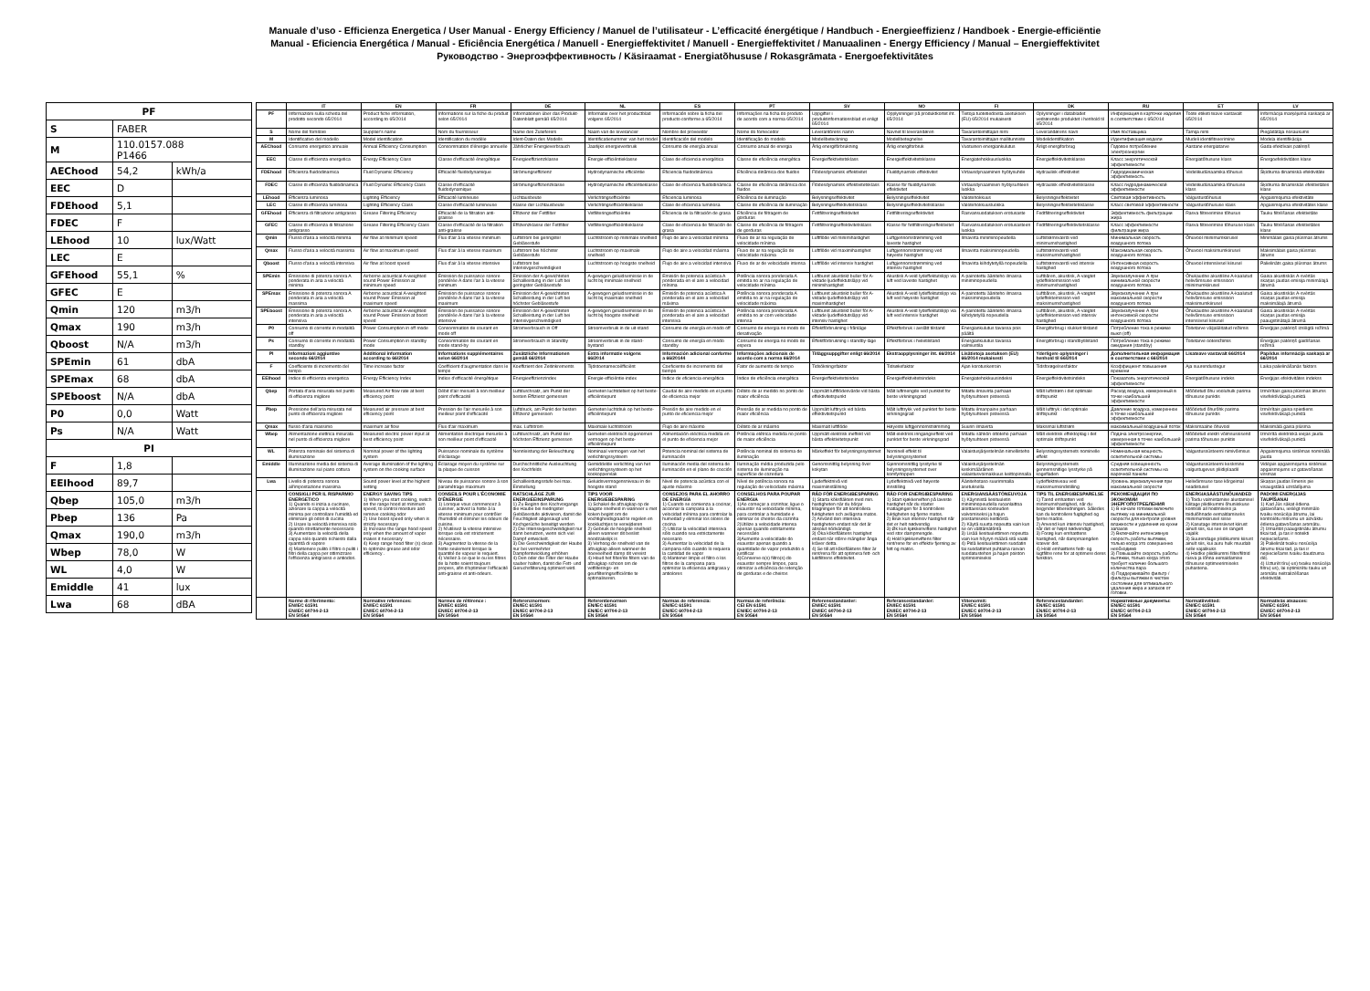Manuale d’uso - Efficienza Energetica / User Manual - Energy Efficiency / Manuel de l’utilisateur - L’efficacité énergétique / Handbuch - Energieeffizienz / Handboek - Energie-efficiëntie
Manual - Eficiencia Energética / Manual - Eficiência Energética / Manuell - Energieffektivitet / Manuell - Energieffektivitet / Manuaalinen - Energy Efficiency / Manual – Energieffektivitet
Руководство - Энергоэффективность / Käsiraamat - Energiatõhususe / Rokasgrāmata - Energoefektivitātes
| PF | | |
| --- | --- | --- |
| S | FABER | |
| M | 110.0157.088 P1466 | |
| AEChood | 54,2 | kWh/a |
| EEC | D | |
| FDEhood | 5,1 | |
| FDEC | F | |
| LEhood | 10 | lux/Watt |
| LEC | E | |
| GFEhood | 55,1 | % |
| GFEC | E | |
| Qmin | 120 | m3/h |
| Qmax | 190 | m3/h |
| Qboost | N/A | m3/h |
| SPEmin | 61 | dbA |
| SPEmax | 68 | dbA |
| SPEboost | N/A | dbA |
| P0 | 0,0 | Watt |
| Ps | N/A | Watt |
| PI | | |
| F | 1,8 | |
| EEIhood | 89,7 | |
| Qbep | 105,0 | m3/h |
| Pbep | 136 | Pa |
| Qmax | 190,0 | m3/h |
| Wbep | 78,0 | W |
| WL | 4,0 | W |
| Emiddle | 41 | lux |
| Lwa | 68 | dBA |
| | IT | EN | FR | DE | NL | ES | PT | SV | NO | FI | DK | RU | ET | LV |
| --- | --- | --- | --- | --- | --- | --- | --- | --- | --- | --- | --- | --- | --- | --- |
| PF | Informazioni sulla scheda del prodotto secondo 65/2014 | Product fiche information, according to 65/2014 | Informations sur la fiche du produit selon 65/2014 | Informationen über das Produkt-Datenblatt gemäß 65/2014 | Informatie over het productblad volgens 65/2014 | Información sobre la ficha del producto conforme a 65/2014 | Informações na ficha do produto de acordo com a norma 65/2014 | Uppgifter i produktinformationsblad et enligt 65/2014 | Opplysninger på produktkortet iht. 65/2014 | Tietoja tuotetiedoista asetuksen (EU) 65/2014 mukaisesti | Oplysninger i databladet vedrørende produktet i henhold til 65/2014 | Информация в карточке изделия в соответствии с 65/2014 | Toote etiketi teave vastavalt 65/2014 | Informācija marķējumā saskaņā ar 65/2014 |
| S | Nome del fornitore | Supplier's name | Nom du fournisseur | Name des Zulieferers | Naam van de leverancier | Nombre del proveedor | Nome do fornecedor | Leverantörens namn | Navnet til leverandøren | Tavarantoimittajan nimi | Leverandørens navn | Имя поставщика | Tarnija nimi | Piegādātāja nosaukums |
| M | Identificativo del modello | Model identification | Identification du modèle | Ident-Daten des Modells | Identificatienummer van het model | Identificación del modelo | Identificação do modelo | Modellbeteckning | Modellbetegnelse | Tavarantoimittajan mallitunniste | Modelidentifikation | Идентификация модели | Mudeli identifitseerimine | Modeļa identifikācija |
| AEChood | Consumo energetico annuale | Annual Efficiency Consumption | Consommation d'énergie annuelle | Jährlicher Energieverbrauch | Jaarlijks energieverbruik | Consumo de energía anual | Consumo anual de energia | Årlig energiförbrukning | Årlig energiforbruk | Vuotuinen energiankulutus | Årligt energiforbrug | Годовое потребление электроэнергии | Aastane energiatarve | Gada efektīvais patēriņš |
| EEC | Classe di efficienza energetica | Energy Efficiency Class | Classe d'efficacité énergétique | Energieeffizienzklasse | Energie-efficiëntieklasse | Clase de eficiencia energética | Classe de eficiência energética | Energieffektivitetsklass | Energieffektivitetsklasse | Energiatehokkuusluokka | Energieffektivitetsklasse | Класс энергетической эффективности | Energiatõhususe klass | Energoefektivitātes klase |
| FDEhood | Efficienza fluidodinamica | Fluid Dynamic Efficiency | Efficacité fluidodynamique | Strömungseffizienz | Hydrodynamische efficiëntie | Eficiencia fluidodinámica | Eficiência dinâmica dos fluidos | Flödesdynamisk effektivitet | Fluiddynamisk effektivitet | Virtausdynaaminen hyötysuhde | Hydraulisk effektivitet | Гидродинамическая эффективность | Vedelikudünaamika tõhusus | Šķidruma dinamiskā efektivitāte |
| FDEC | Classe di efficienza fluidodinamica | Fluid Dynamic Efficiency Class | Classe d'efficacité fluidodynamique | Strömungseffizienzklasse | Hydrodynamische efficiëntieklasse | Clase de eficiencia fluidodinámica | Classe de eficiência dinâmica dos fluidos | Flödesdynamisk effektivitetsklass | Klasse for fluiddynamisk effektivitet | Virtausdynaamisen hyötysuhteen luokka | Hydraulisk effektivitetsklasse | Класс гидродинамической эффективности | Vedelikudünaamika tõhususe klass | Šķidruma dinamiskās efektivitātes klase |
| LEhood | Efficienza luminosa | Lighting Efficiency | Efficacité lumineuse | Lichtausbeute | Verlichtingsefficiëntie | Eficiencia luminosa | Eficiência de iluminação | Belysningseffektivitet | Belysningseffektivitet | Valotehokkuus | Belysningseffektivitet | Световая эффективность | Valgustustõhusus | Apgaismojuma efektivitāte |
| LEC | Classe di efficienza luminosa | Lighting Efficiency Class | Classe d'efficacité lumineuse | Klasse der Lichtausbeute | Verlichtingsefficiëntieklasse | Clase de eficiencia luminosa | Classe de eficiência de iluminação | Belysningseffektivitetsklass | Belysningseffektivitetsklasse | Valotehokkuusluokka | Belysningseffektivitetsklasse | Класс световой эффективности | Valgustustõhususe klass | Apgaismojuma efektivitātes klase |
| GFEhood | Efficienza di filtrazione antigrasso | Grease Filtering Efficiency | Efficacité de la filtration anti-graisse | Effizienz der Fettfilter | Vetfilteringsefficiëntie | Eficiencia de la filtración de grasa | Eficiência de filtragem de gorduras | Fettfiltreringseffektivitet | Fettfiltreringseffektivitet | Rasvansuodatuksen erotusaste | Fedtfiltreringseffektivitet | Эффективность фильтрации жира | Rasva filtreerimise tõhusus | Tauku filtrēšanas efektivitāte |
| GFEC | Classe di efficienza di filtrazione antigrasso | Grease Filtering Efficiency Class | Classe d'efficacité de la filtration anti-graisse | Effizienzklasse der Fettfilter | Vetfilteringsefficiëntieklasse | Clase de eficiencia de filtración de grasa | Classe de eficiência de filtragem de gorduras | Fettfiltreringseffektivitetsklass | Klasse for fettfiltreringseffektivitet | Rasvansuodatuksen erotusasteen luokka | Fedtfiltreringseffektivitetsklasse | Класс эффективности фильтрации жира | Rasva filtreerimise tõhususe klass | Tauku filtrēšanas efektivitātes klase |
| Qmin | Flusso d'aria a velocità minima | Air flow at minimum speed | Flux d'air à la vitesse minimum | Luftstrom bei geringster Gebläsestufe | Luchtstroom op minimale snelheid | Flujo de aire a velocidad mínima | Fluxo de ar na regulação de velocidade mínima | Luftflöde vid minimihastighet | Luftgjennomstrømming ved laveste hastighet | Ilmavirta miniminopeudella | Luftstrømsværdi ved minimumshastighed | Минимальная скорость воздушного потока | Õhuvool miinimumkiirusel | Minimālais gaisa plūsmas ātrums |
| Qmax | Flusso d'aria a velocità massima | Air flow at maximum speed | Flux d'air à la vitesse maximum | Luftstrom bei höchster Gebläsestufe | Luchtstroom op maximale snelheid | Flujo de aire a velocidad máxima | Fluxo de ar na regulação de velocidade máxima | Luftflöde vid maximihastighet | Luftgjennomstrømming ved høyeste hastighet | Ilmavirta maksiminopeudella | Luftstrømsværdi ved maksimumshastighed | Максимальная скорость воздушного потока | Õhuvool maksimumkiirusel | Maksimālais gaisa plūsmas ātrums |
| Qboost | Flusso d'aria a velocità intensiva | Air flow at boost speed | Flux d'air à la vitesse intensive | Luftstrom bei Intensivgeschwindigkeit | Luchtstroom op hoogste snelheid | Flujo de aire a velocidad intensiva | Fluxo de ar de velocidade intensa | Luftflöde vid intensiv hastighet | Luftgjennomstrømming ved intensiv hastighet | Ilmavirta kiihdytetyllä nopeudella | Luftstrømsværdi ved intensiv hastighed | Интенсивная скорость воздушного потока | Õhuvool intensiivsel kiirusel | Palielināts gaisa plūsmas ātrums |
| SPEmin | Emissione di potenza sonora A ponderata in aria a velocità minima | Airborne acoustical A-weighted sound Power Emission at minimum speed | Émission de puissance sonore pondérée A dans l'air à la vitesse minimum | Emission der A-gewichteten Schallleistung in der Luft bei geringster Gebläsestufe | A-gewogen geluidsemissie in de lucht bij minimale snelheid | Emisión de potencia acústica A ponderada en el aire a velocidad mínima | Potência sonora ponderada A emitida no ar na regulação de velocidade mínima | Luftburet akustiskt buller för A-viktade ljudeffektutsläpp vid minimihastighet | Akustisk A-veid lydeffektutslipp via luft ved laveste hastighet | A-painotettu ääniteho ilmassa miniminopeudella | Luftbåren, akustisk, A-vægtet lydeffektemission ved minimumshastighed | Звукоизлучение А при минимальной скорости воздушного потока | Õhukaudne akustiline A-kaalutud helivõimsuse emissioon miinimumkiirusel | Gaisa akustiskās A-svērtās skaņas jaudas emisija minimālajā ātrumā |
| SPEmax | Emissione di potenza sonora A ponderata in aria a velocità massima | Airborne acoustical A-weighted sound Power Emission at maximum speed | Émission de puissance sonore pondérée A dans l'air à la vitesse maximum | Emission der A-gewichteten Schallleistung in der Luft bei höchster Gebläsestufe | A-gewogen geluidsemissie in de lucht bij maximale snelheid | Emisión de potencia acústica A ponderada en el aire a velocidad máxima | Potência sonora ponderada A emitida no ar na regulação de velocidade máxima | Luftburet akustiskt buller för A-viktade ljudeffektutsläpp vid maximihastighet | Akustisk A-veid lydeffektutslipp via luft ved høyeste hastighet | A-painotettu ääniteho ilmassa maksiminopeudella | Luftbåren, akustisk, A-vægtet lydeffektemission ved maksimumshastighed | Звукоизлучение А при максимальной скорости воздушного потока | Õhukaudne akustiline A-kaalutud helivõimsuse emissioon maksimumkiirusel | Gaisa akustiskās A-svērtās skaņas jaudas emisija maksimālajā ātrumā |
| SPEboost | Emissione di potenza sonora A ponderata in aria a velocità intensiva | Airborne acoustical A-weighted sound Power Emission at boost speed | Émission de puissance sonore pondérée A dans l'air à la vitesse intensive | Emission der A-gewichteten Schallleistung in der Luft bei Intensivgeschwindigkeit | A-gewogen geluidsemissie in de lucht bij hoogste snelheid | Emisión de potencia acústica A ponderada en el aire a velocidad intensiva | Potência sonora ponderada A emitida no ar com velocidade intensa | Luftburet akustiskt buller för A-viktade ljudeffektutsläpp vid intensiv hastighet | Akustisk A-veid lydeffektutslipp via luft ved intensiv hastighet | A-painotettu ääniteho ilmassa kiihdytetyllä nopeudella | Luftbåren, akustisk, A-vægtet lydeffektemission ved intensiv hastighed | Звукоизлучение А при интенсивной скорости воздушного потока | Õhukaudne akustiline A-kaalutud helivõimsuse emissioon intensiivsel kiirusel | Gaisa akustiskās A-svērtās skaņas jaudas emisija paaugstinātajā ātrumā |
| P0 | Consumo di corrente in modalità off | Power Consumption in off mode | Consommation de courant en mode off | Stromverbrauch in Off | Stroomverbruik in de uit-stand | Consumo de energía en modo off | Consumo de energia no modo de desativação | Effektförbrukning i frånläge | Effektforbruk i avslått tilstand | Energiankulutus tavassa pois päältä | Energiforbrug i slukket tilstand | Потребление тока в режиме выкл (off) | Toitetarve väljalülitatud režiimis | Enerģijas patēriņš izslēgtā režīmā |
| Ps | Consumo di corrente in modalità standby | Power Consumption in standby mode | Consommation de courant en mode stand-by | Stromverbrauch in Standby | Stroomverbruik in de stand-bystand | Consumo de energía en modo standby | Consumo de energia no modo de espera | Effektförbrukning i standby-läge | Effektforbruk i hviletilstand | Energiankulutus tavassa valmiustila | Energiforbrug i standbytilstand | Потребление тока в режиме ожидания (standby) | Toitetarve ooterežiimis | Enerģijas patēriņš gaidīšanas režīmā |
| PI | Informazioni aggiuntive secondo 66/2014 | Additional information according to 66/2014 | Informations supplémentaires selon 66/2014 | Zusätzliche Informationen gemäß 66/2014 | Extra informatie volgens 66/2014 | Información adicional conforme a 66/20144 | Informações adicionais de acordo com a norma 66/2014 | Tilläggsuppgifter enligt 66/2014 | Ekstraopplysninger iht. 66/2014 | Lisätietoja asetuksen (EU) 66/2014 mukaisesti | Yderligere oplysninger i henhold til 66/2014 | Дополнительная информация в соответствии с 66/2014 | Lisateave vastavalt 66/2014 | Papildus informācija saskaņā ar 66/2014 |
| F | Coefficiente di incremento del tempo | Time increase factor | Coefficient d'augmentation dans le temps | Koeffizient des Zeitinkrements | Tijdstoenamecoëfficiënt | Coeficiente de incremento del tiempo | Fator de aumento de tempo | Tidsökningsfaktor | Tidsøkefaktor | Ajan korotuskerroin | Tidsforøgelsesfaktor | Коэффициент повышения времени | Aja suurendustegur | Laika palielināšanās faktors |
| EEIhood | Indice di efficienza energetica | Energy Efficiency Index | Indice d'efficacité énergétique | Energieeffizienzindex | Energie-efficiëntie-index | Índice de eficiencia energética | Índice de eficiência energética | Energieffektivitetsindex | Energieffektivitetsindeks | Energiatehokkuusindeksi | Energieffektivitetsindeks | Показатель энергетической эффективности | Energiatõhususe indeks | Enerģijas efektivitātes indekss |
| Qbep | Portata d'aria misurata nel punto di efficienza migliore | Measured Air flow rate at best efficiency point | Débit d'air mesuré à son meilleur point d'efficacité | Luftdurchsatz, am Punkt der besten Effizienz gemessen | Gemeten luchtdebiet op het beste-efficiëntiepunt | Caudal de aire medido en el punto de eficiencia mejor | Débito de ar medido no ponto de maior eficiência | Uppmätt luftflödesvärde vid bästa effektivitetspunkt | Målt luftmengde ved punktet for beste virkningsgrad | Mitattu ilmavirta parhaan hyötysuhteen pisteessä | Målt luftstrøm i det optimale driftspunkt | Расход воздуха, измеренный в точке наибольшей эффективности | Mõõdetud õhu vooluhulk parima tõhususe punktis | Izmērītais gaisa plūsmas ātrums visefektīvākajā punktā |
| Pbep | Pressione dell'aria misurata nel punto di efficienza migliore | Measured air pressure at best efficiency point | Pression de l'air mesurée à son meilleur point d'efficacité | Luftdruck, am Punkt der besten Effizienz gemessen | Gemeten luchtdruk op het beste-efficiëntiepunt | Presión de aire medido en el punto de eficiencia mejor | Pressão de ar medida no ponto de maior eficiência | Uppmätt lufttryck vid bästa effektivitetspunkt | Målt lufttrykk ved punktet for beste virkningsgrad | Mitattu ilmanpaine parhaan hyötysuhteen pisteessä | Målt lufttryk i det optimale driftspunkt | Давление воздуха, измеренное в точке наибольшей эффективности | Mõõdetud õhurõhk parima tõhususe punktis | Izmērītais gaisa spiediens visefektīvākajā punktā |
| Qmax | flusso d'aria massimo | maximum air flow | Flux d'air maximum | max. Luftstrom | Maximale luchtstroom | Flujo de aire máximo | Débito de ar máximo | Maximalt luftflöde | Høyeste luftgjennomstrømming | Suurin ilmavirta | Maksimal luftstrøm | максимальный воздушный поток | Maksimaalne õhuvool | Maksimālā gaisa plūsma |
| Wbep | Alimentazione elettrica misurata nel punto di efficienza migliore | Measured electric power input at best efficiency point | Alimentation électrique mesurée à son meilleur point d'efficacité | Luftdurchsatz, am Punkt der höchsten Effizienz gemessen | Gemeten elektrisch opgenomen vermogen op het beste-efficiëntiepunt | Alimentación eléctrica medida en el punto de eficiencia mejor | Potência elétrica medida no ponto de maior eficiência | Uppmätt elektrisk ineffekt vid bästa effektivitetspunkt | Målt elektrisk inngangseffekt ved punktet for beste virkningsgrad | Mitattu sähkön ottoteho parhaan hyötysuhteen pisteessä | Målt elektrisk effektoptag i det optimale driftspunkt | Подача электроэнергии, измеренная в точке наибольшей эффективности | Mõõdetud elektri võimsussisend parima tõhususe punktis | Izmērītā elektriskā ieejas jauda visefektīvākajā punktā |
| WL | Potenza nominale del sistema di illuminazione | Nominal power of the lighting system | Puissance nominale du système d'éclairage | Nennleistung der Beleuchtung | Nominaal vermogen van het verlichtingssysteem | Potencia nominal del sistema de iluminación | Potência nominal do sistema de iluminação | Märkeffekt för belysningssystemet | Nominell effekt til belysningssystemet | Valaistusjärjestelmän nimellisteho | Belysningssystemets nominelle effekt | Номинальная мощность осветительной системы | Valgustussüsteemi nimivõimsus | Apgaismojuma sistēmas nominālā jauda |
| Emiddle | Illuminazione media del sistema di illuminazione sul piano cottura | Average illumination of the lighting system on the cooking surface | Éclairage moyen du système sur la plaque de cuisson | Durchschnittliche Ausleuchtung des Kochfelds | Gemiddelde verlichting van het verlichtingssysteem op het kookoppervlak | Iluminación media del sistema de iluminación en el plano de cocción | Iluminação média produzida pelo sistema de iluminação na superfície de cozedura | Genomsnittlig belysning över kokytan | Gjennomsnittlig lysstyrke til belysningssystemet over komfyrtoppen | Valaistusjärjestelmän keskimääräinen valaistusvoimakkuus keittopinnalla | Belysningssystemets gennemsnitlige lysstyrke på kogefladen | Средняя освещенность осветительной системы на варочной панели | Valgustussüsteemi keskmine valgustugevus pliidiplaadil | Vidējais apgaismojuma sistēmas apgaismojums uz gatavošanas virsmas |
| Lwa | Livello di potenza sonora all'impostazione massima | Sound power level at the highest setting | Niveau de puissance sonore à son paramétrage maximum | Schallleistungsstufe bei max. Einstellung | Geluidsvermogensniveau in de hoogste stand | Nivel de potencia acústica con el ajuste máximo | Nível de potência sonora na regulação de velocidade máxima | Ljudeffektnivå vid maximiinställning | Lydeffektnivå ved høyeste innstilling | Äänitehotaso suurimmalla asetuksella | Lydeffektniveau ved maksimumsindstilling | Уровень звукоизлучения при максимальной скорости | Helivõimsuse tase kõrgeimal seadistusel | Skaņas jaudas līmenis pie visaugstākā uzstādījuma |
| | CONSIGLI PER IL RISPARMIO ENERGETICO 1) Quando si inizia a cucinare, azionare la cappa a velocità minima per controllare l'umidità ed eliminare gli odori di cucina 2) Usare la velocità intensiva solo quando strettamente necessario 3) Aumentare la velocità della cappa solo quando richiesto dalla quantità di vapore 4) Mantenere pulito il filtro o puliti i filtri della cappa per ottimizzare l'efficienza antigrasso e antiodori. | ENERGY SAVING TIPS 1) When you start cooking, switch on the range hood at minimum speed, to control moisture and remove cooking odor 2) Use boost speed only when is strictly necessary 3) Increase the range hood speed only when the amount of vapor makes it necessary 4) Keep range hood filter (s) clean to optimize grease and odor efficiency . | CONSEILS POUR L'ÉCONOMIE D'ÉNERGIE 1) Lorsque vous commencez à cuisiner, activez la hotte à la vitesse minimum pour contrôler l'humidité et éliminer les odeurs de cuisine. 2) N'utilisez la vitesse intensive lorsque cela est strictement nécessaire. 3) Augmentez la vitesse de la hotte seulement lorsque la quantité de vapeur le requiert. 4) Veillez à ce que le ou les filtres de la hotte soient toujours propres, afin d'optimiser l'efficacité anti-graisse et anti-odeurs. | RATSCHLÄGE ZUR ENERGIEEINSPARUNG 1) Zu Beginn des Kochvorgangs die Haube bei niedrigster Gebläsestufe aktivieren, damit die Feuchtigkeit abgesaugt und Kochgerüche beseitigt werden 2) Die Intensivgeschwindigkeit nur dann benutzen, wenn sich viel Dampf entwickelt. 3) Die Geschwindigkeit der Haube nur bei vermehrter Dampfentwicklung erhöhen 4) Den oder die Filter der Haube sauber halten, damit die Fett- und Geruchsfilterung optimiert wird. | TIPS VOOR ENERGIEBESPARING 1) Schakel de afzuigkap op de laagste snelheid in wanneer u met koken begint om de vochtigheidsgraad te regelen en kookluchtjes te verwijderen 2) Gebruik de hoogste snelheid alleen wanneer dit beslist noodzakelijk is 3) Verhoog de snelheid van de afzuigkap alleen wanneer de hoeveelheid damp dit vereist 4) Houd het filter/de filters van de afzuigkap schoon om de vetfilterings- en geurfilteringsefficiëntie te optimaliseren. | CONSEJOS PARA EL AHORRO DE ENERGÍA 1) Cuando se comienza a cocinar, accionar la campana a la velocidad mínima para controlar la humedad y eliminar los olores de cocina 2) Utilizar la velocidad intensiva sólo cuando sea estrictamente necesario 3) Aumentar la velocidad de la campana sólo cuando lo requiera la cantidad de vapor 4) Mantener limpio el filtro o los filtros de la campana para optimizar la eficiencia antigrasa y antiolores | CONSELHOS PARA POUPAR ENERGIA 1)Ao começar a cozinhar, ligue o exaustor na velocidade mínima, para controlar a humidade e eliminar os cheiros da cozinha 2)Utilize a velocidade intensa apenas quando estritamente necessário 3)Aumente a velocidade do exaustor apenas quando a quantidade de vapor produzido o justificar 4)Conserve o(s) filtro(s) do exaustor sempre limpos, para otimizar a eficiência de retenção de gorduras e de cheiros | RÅD FÖR ENERGIBESPARING 1) Starta köksfläkten med min. hastigheten när du börjar tillagningen för att kontrollera fuktigheten och avlägsna matos. 2) Använd den intensiva hastigheten endast när det är absolut nödvändigt. 3) Öka köksfläktens hastighet endast när större mängder ånga kräver detta. 4) Se till att köksfläktens filter är rent/rena för att optimera fett- och luktfiltrens effektivitet. | RÅD FOR ENERGIBESPARING 1) Start kjøkkenviften på laveste hastighet når du starter matlagingen for å kontrollere fuktigheten og fjerne matos. 2) Bruk kun intensiv hastighet når det er helt nødvendig 3) Øk kun kjøkkenviftens hastighet ved stor dampmengde. 4) Hold kjøkkenviftens filter rent/rene for en effektiv fjerning av fett og matos. | ENERGIANSÄÄSTÖNEUVOJA 1) Käynnistä liesituuletin miniminopeudella ruoanlaittoa aloittaessasi kosteuden valvomiseksi ja hajun poistamiseksi keittiöstä 2) Käytä suurta nopeutta vain kun se on välttämätöntä 3) Lisää liesituulettimen nopeutta vain kun höyryn määrä sitä vaatii 4) Pidä liesituulettimen suodatin tai suodattimet puhtaina rasvan suodatustehon ja hajun poiston optimoimiseksi | TIPS TIL ENERGIBESPARELSE 1) Tænd emhætten ved minimumshastighed, når du begynder tilberedningen. Således kan du kontrollere fugtighed og fjerne mados. 2) Anvend kun intensiv hastighed, når det er højst nødvendigt. 3) Forøg kun emhættens hastighed, når dampmængden kræver det. 4) Hold emhættens fedt- og lugtfiltre rene for at optimere deres funktion. | РЕКОМЕНДАЦИИ ПО ЭКОНОМИИ ЭНЕРГОПОТРЕБЛЕНИЯ 1) В начале готовки включите вытяжку на минимальной скорости для контроля уровня влажности и удаления из кухни запахов 2) Включайте интенсивную скорость работы вытяжки, только когда это совершенно необходимо 3) Повышайте скорость работы вытяжки, только когда этого требует наличие большого количества пара 4) Поддерживайте фильтр / фильтры вытяжки в чистом состоянии для оптимального удаления жира и запахов от готовки. | ENERGIASÄÄSTUNÕUANDED 1) Toidu valmistamise alustamisel lülitage pliidikummi õhuniiskuse kontrolli all hoidmiseks ja toidulõhnade eemaldamiseks miinimumkiirusel sisse 2) Kasutage intensiivset kiirust ainult siis, kui see on rangelt vajalik 3) Suurendage pliidikummi kiirust ainult siis, kui auru hulk muudab selle vajalikuks 4) Hoidke pliidikummi filter/filtrid rasva ja lõhna eemaldamise tõhususe optimeerimiseks puhastena. | PADOMI ENERĢIJAS TAUPĪŠANAI 1) Kad Jūs sākat ēdiena gatavošanu, ieslēgt minimālo tvaiku nosūcēja ātrumu, lai kontrolētu mitrumu un aizvāktu ēdiena gatavošanas aromātu. 2) Izmantot paaugstinātu ātrumu tikai tad, ja tas ir noteikti nepieciešams. 3) Palielināt tvaiku nosūcēja ātrumu tikai tad, ja tas ir nepieciešams tvaiku daudzuma dēļ. 4) Uzturēt tīru(-us) tvaiku nosūcēja filtru(-us), lai optimizētu tauku un aromātu neitralizēšanas efektivitāti. |
| | Norme di riferimento: EN/IEC 61591 EN/IEC 60704-2-13 EN 50564 | Normative references: EN/IEC 61591 EN/IEC 60704-2-13 EN 50564 | Normes de référence : EN/IEC 61591 EN/IEC 60704-2-13 EN 50564 | Referenznormen: EN/IEC 61591 EN/IEC 60704-2-13 EN 50564 | Referentienormen EN/IEC 61591 EN/IEC 60704-2-13 EN 50564 | Normas de referencia: EN/IEC 61591 EN/IEC 60704-2-13 EN 50564 | Normas de referência: CEI EN 61591 EN/IEC 60704-2-13 EN 50564 | Referensstandarder: EN/IEC 61591 EN/IEC 60704-2-13 EN 50564 | Referansestandarder: EN/IEC 61591 EN/IEC 60704-2-13 EN 50564 | Viitenormit: EN/IEC 61591 EN/IEC 60704-2-13 EN 50564 | Referencestandarder: EN/IEC 61591 EN/IEC 60704-2-13 EN 50564 | Нормативные документы: EN/IEC 61591 EN/IEC 60704-2-13 EN 50564 | Normatiivviited: EN/IEC 61591 EN/IEC 60704-2-13 EN 50564 | Normatīvās atsauces: EN/IEC 61591 EN/IEC 60704-2-13 EN 50564 |